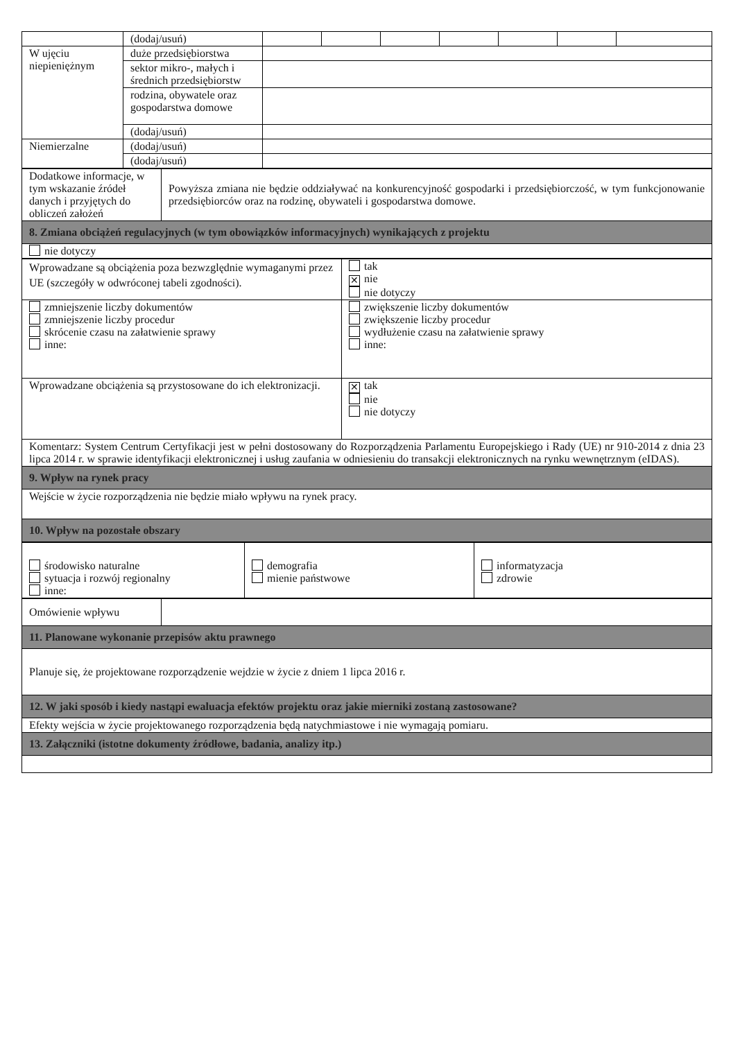| | (dodaj/usuń) | | | | | | | |
| W ujęciu niepieniężnym | duże przedsiębiorstwa | | | | | | | |
| | sektor mikro-, małych i średnich przedsiębiorstw | | | | | | | |
| | rodzina, obywatele oraz gospodarstwa domowe | | | | | | | |
| | (dodaj/usuń) | | | | | | | |
| Niemierzalne | (dodaj/usuń) | | | | | | | |
| | (dodaj/usuń) | | | | | | | |
| Dodatkowe informacje, w tym wskazanie źródeł danych i przyjętych do obliczeń założeń | Powyższa zmiana nie będzie oddziaływać na konkurencyjność gospodarki i przedsiębiorczość, w tym funkcjonowanie przedsiębiorców oraz na rodzinę, obywateli i gospodarstwa domowe. |
| 8. Zmiana obciążeń regulacyjnych (w tym obowiązków informacyjnych) wynikających z projektu | |
| nie dotyczy | |
| Wprowadzane są obciążenia poza bezwzględnie wymaganymi przez UE (szczegóły w odwróconej tabeli zgodności). | tak ✕ nie nie dotyczy |
| zmniejszenie liczby dokumentów zmniejszenie liczby procedur skrócenie czasu na załatwienie sprawy inne: | zwiększenie liczby dokumentów zwiększenie liczby procedur wydłużenie czasu na załatwienie sprawy inne: |
| Wprowadzane obciążenia są przystosowane do ich elektronizacji. | ✕ tak nie nie dotyczy |
| Komentarz: System Centrum Certyfikacji jest w pełni dostosowany do Rozporządzenia Parlamentu Europejskiego i Rady (UE) nr 910-2014 z dnia 23 lipca 2014 r. w sprawie identyfikacji elektronicznej i usług zaufania w odniesieniu do transakcji elektronicznych na rynku wewnętrznym (eIDAS). | |
| 9. Wpływ na rynek pracy | |
| Wejście w życie rozporządzenia nie będzie miało wpływu na rynek pracy. | |
| 10. Wpływ na pozostałe obszary | |
| środowisko naturalne sytuacja i rozwój regionalny inne: | demografia mienie państwowe | informatyzacja zdrowie |
| Omówienie wpływu | |
| 11. Planowane wykonanie przepisów aktu prawnego | |
| Planuje się, że projektowane rozporządzenie wejdzie w życie z dniem 1 lipca 2016 r. | |
| 12. W jaki sposób i kiedy nastąpi ewaluacja efektów projektu oraz jakie mierniki zostaną zastosowane? | |
| Efekty wejścia w życie projektowanego rozporządzenia będą natychmiastowe i nie wymagają pomiaru. | |
| 13. Załączniki (istotne dokumenty źródłowe, badania, analizy itp.) | |